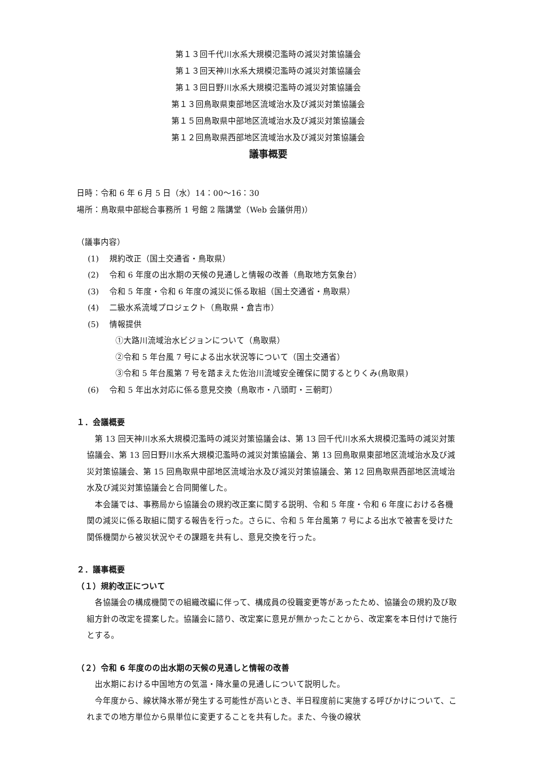第１３回千代川水系大規模氾濫時の減災対策協議会
第１３回天神川水系大規模氾濫時の減災対策協議会
第１３回日野川水系大規模氾濫時の減災対策協議会
第１３回鳥取県東部地区流域治水及び減災対策協議会
第１５回鳥取県中部地区流域治水及び減災対策協議会
第１２回鳥取県西部地区流域治水及び減災対策協議会
議事概要
日時：令和 6 年 6 月 5 日（水）14：00～16：30
場所：鳥取県中部総合事務所 1 号館 2 階講堂（Web 会議併用)）
（議事内容）
(1)　 規約改正（国土交通省・鳥取県）
(2)　 令和 6 年度の出水期の天候の見通しと情報の改善（鳥取地方気象台）
(3)　 令和 5 年度・令和 6 年度の減災に係る取組（国土交通省・鳥取県）
(4)　 二級水系流域プロジェクト（鳥取県・倉吉市）
(5)　 情報提供
①大路川流域治水ビジョンについて（鳥取県）
②令和 5 年台風 7 号による出水状況等について（国土交通省）
③令和 5 年台風第 7 号を踏まえた佐治川流域安全確保に関するとりくみ(鳥取県)
(6)　 令和 5 年出水対応に係る意見交換（鳥取市・八頭町・三朝町）
１．会議概要
第 13 回天神川水系大規模氾濫時の減災対策協議会は、第 13 回千代川水系大規模氾濫時の減災対策協議会、第 13 回日野川水系大規模氾濫時の減災対策協議会、第 13 回鳥取県東部地区流域治水及び減災対策協議会、第 15 回鳥取県中部地区流域治水及び減災対策協議会、第 12 回鳥取県西部地区流域治水及び減災対策協議会と合同開催した。
本会議では、事務局から協議会の規約改正案に関する説明、令和 5 年度・令和 6 年度における各機関の減災に係る取組に関する報告を行った。さらに、令和 5 年台風第 7 号による出水で被害を受けた関係機関から被災状況やその課題を共有し、意見交換を行った。
２．議事概要
（１）規約改正について
各協議会の構成機関での組織改編に伴って、構成員の役職変更等があったため、協議会の規約及び取組方針の改定を提案した。協議会に諮り、改定案に意見が無かったことから、改定案を本日付けで施行とする。
（２）令和 6 年度のの出水期の天候の見通しと情報の改善
出水期における中国地方の気温・降水量の見通しについて説明した。
今年度から、線状降水帯が発生する可能性が高いとき、半日程度前に実施する呼びかけについて、これまでの地方単位から県単位に変更することを共有した。また、今後の線状